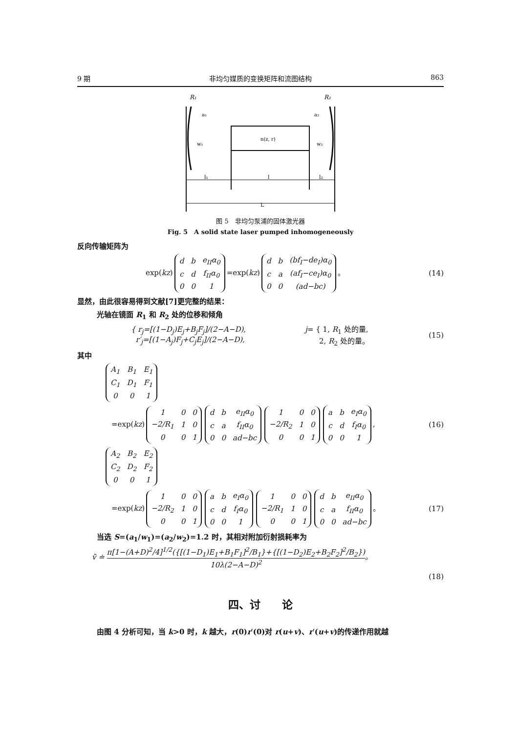9 期 非均匀媒质的变换矩阵和流图结构 863
R₁
R₂
a₁
a₂
w₁
w₂
n(z, r)
l₁
l
l₂
L
图 5　非均匀泵浦的固体激光器
Fig. 5　A solid state laser pumped inhomogeneously
反向传输矩阵为
exp(kz)
| d | b | e<sub>II</sub>α<sub>0</sub> |
| c | d | f<sub>II</sub>α<sub>0</sub> |
| 0 | 0 | 1 |
=exp(kz)
| d | b | (bf<sub>I</sub>−de<sub>I</sub>)α<sub>0</sub> |
| c | a | (af<sub>I</sub>−ce<sub>I</sub>)α<sub>0</sub> |
| 0 | 0 | (ad−bc) |
。 (14)
显然，由此很容易得到文献[7]更完整的结果：
光轴在镜面 R<sub>1</sub> 和 R<sub>2</sub> 处的位移和倾角
{ r<sub>j</sub>=[(1−D<sub>j</sub>)E<sub>j</sub>+B<sub>j</sub>F<sub>j</sub>]/(2−A−D),
r′<sub>j</sub>=[(1−A<sub>j</sub>)F<sub>j</sub>+C<sub>j</sub>E<sub>j</sub>]/(2−A−D), j= { 1, R<sub>1</sub> 处的量,
2, R<sub>2</sub> 处的量。 (15)
其中
| A<sub>1</sub> | B<sub>1</sub> | E<sub>1</sub> |
| C<sub>1</sub> | D<sub>1</sub> | F<sub>1</sub> |
| 0 | 0 | 1 |
=exp(kz)
| 1 | 0 | 0 |
| −2/R<sub>1</sub> | 1 | 0 |
| 0 | 0 | 1 |
| d | b | e<sub>II</sub>α<sub>0</sub> |
| c | a | f<sub>II</sub>α<sub>0</sub> |
| 0 | 0 | ad−bc |
| 1 | 0 | 0 |
| −2/R<sub>2</sub> | 1 | 0 |
| 0 | 0 | 1 |
| a | b | e<sub>I</sub>α<sub>0</sub> |
| c | d | f<sub>I</sub>α<sub>0</sub> |
| 0 | 0 | 1 |
, (16)
| A<sub>2</sub> | B<sub>2</sub> | E<sub>2</sub> |
| C<sub>2</sub> | D<sub>2</sub> | F<sub>2</sub> |
| 0 | 0 | 1 |
=exp(kz)
| 1 | 0 | 0 |
| −2/R<sub>2</sub> | 1 | 0 |
| 0 | 0 | 1 |
| a | b | e<sub>I</sub>α<sub>0</sub> |
| c | d | f<sub>I</sub>α<sub>0</sub> |
| 0 | 0 | 1 |
| 1 | 0 | 0 |
| −2/R<sub>1</sub> | 1 | 0 |
| 0 | 0 | 1 |
| d | b | e<sub>II</sub>α<sub>0</sub> |
| c | a | f<sub>II</sub>α<sub>0</sub> |
| 0 | 0 | ad−bc |
。 (17)
当选 S=(a<sub>1</sub>/w<sub>1</sub>)=(a<sub>2</sub>/w<sub>2</sub>)=1.2 时，其相对附加衍射损耗率为
v̄ ≐ π[1−(A+D)<sup>2</sup>/4]<sup>1/2</sup>({[(1−D<sub>1</sub>)E<sub>1</sub>+B<sub>1</sub>F<sub>1</sub>]<sup>2</sup>/B<sub>1</sub>}+{[(1−D<sub>2</sub>)E<sub>2</sub>+B<sub>2</sub>F<sub>2</sub>]<sup>2</sup>/B<sub>2</sub>}) 10λ(2−A−D)<sup>2</sup>。
(18)
四、讨　　论
由图 4 分析可知，当 k>0 时，k 越大，r(0)r′(0)对 r(u+v)、r′(u+v)的传递作用就越